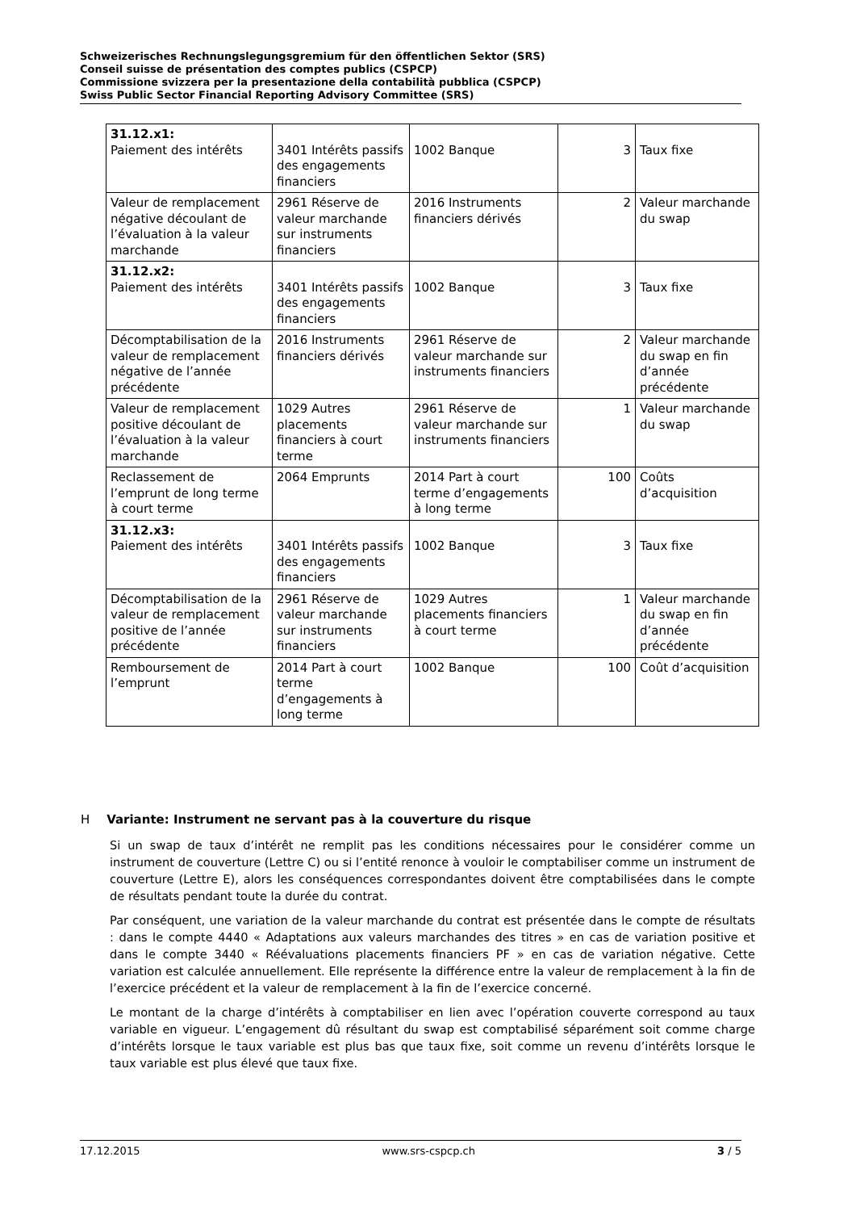Schweizerisches Rechnungslegungsgremium für den öffentlichen Sektor (SRS)
Conseil suisse de présentation des comptes publics (CSPCP)
Commissione svizzera per la presentazione della contabilità pubblica (CSPCP)
Swiss Public Sector Financial Reporting Advisory Committee (SRS)
| 31.12.x1: Paiement des intérêts | 3401 Intérêts passifs des engagements financiers | 1002 Banque | 3 | Taux fixe |
| Valeur de remplacement négative découlant de l’évaluation à la valeur marchande | 2961 Réserve de valeur marchande sur instruments financiers | 2016 Instruments financiers dérivés | 2 | Valeur marchande du swap |
| 31.12.x2: Paiement des intérêts | 3401 Intérêts passifs des engagements financiers | 1002 Banque | 3 | Taux fixe |
| Décomptabilisation de la valeur de remplacement négative de l’année précédente | 2016 Instruments financiers dérivés | 2961 Réserve de valeur marchande sur instruments financiers | 2 | Valeur marchande du swap en fin d’année précédente |
| Valeur de remplacement positive découlant de l’évaluation à la valeur marchande | 1029 Autres placements financiers à court terme | 2961 Réserve de valeur marchande sur instruments financiers | 1 | Valeur marchande du swap |
| Reclassement de l’emprunt de long terme à court terme | 2064 Emprunts | 2014 Part à court terme d’engagements à long terme | 100 | Coûts d’acquisition |
| 31.12.x3: Paiement des intérêts | 3401 Intérêts passifs des engagements financiers | 1002 Banque | 3 | Taux fixe |
| Décomptabilisation de la valeur de remplacement positive de l’année précédente | 2961 Réserve de valeur marchande sur instruments financiers | 1029 Autres placements financiers à court terme | 1 | Valeur marchande du swap en fin d’année précédente |
| Remboursement de l’emprunt | 2014 Part à court terme d’engagements à long terme | 1002 Banque | 100 | Coût d’acquisition |
H Variante: Instrument ne servant pas à la couverture du risque
Si un swap de taux d’intérêt ne remplit pas les conditions nécessaires pour le considérer comme un instrument de couverture (Lettre C) ou si l’entité renonce à vouloir le comptabiliser comme un instrument de couverture (Lettre E), alors les conséquences correspondantes doivent être comptabilisées dans le compte de résultats pendant toute la durée du contrat.
Par conséquent, une variation de la valeur marchande du contrat est présentée dans le compte de résultats : dans le compte 4440 « Adaptations aux valeurs marchandes des titres » en cas de variation positive et dans le compte 3440 « Réévaluations placements financiers PF » en cas de variation négative. Cette variation est calculée annuellement. Elle représente la différence entre la valeur de remplacement à la fin de l’exercice précédent et la valeur de remplacement à la fin de l’exercice concerné.
Le montant de la charge d’intérêts à comptabiliser en lien avec l’opération couverte correspond au taux variable en vigueur. L’engagement dû résultant du swap est comptabilisé séparément soit comme charge d’intérêts lorsque le taux variable est plus bas que taux fixe, soit comme un revenu d’intérêts lorsque le taux variable est plus élevé que taux fixe.
17.12.2015 www.srs-cspcp.ch 3 / 5